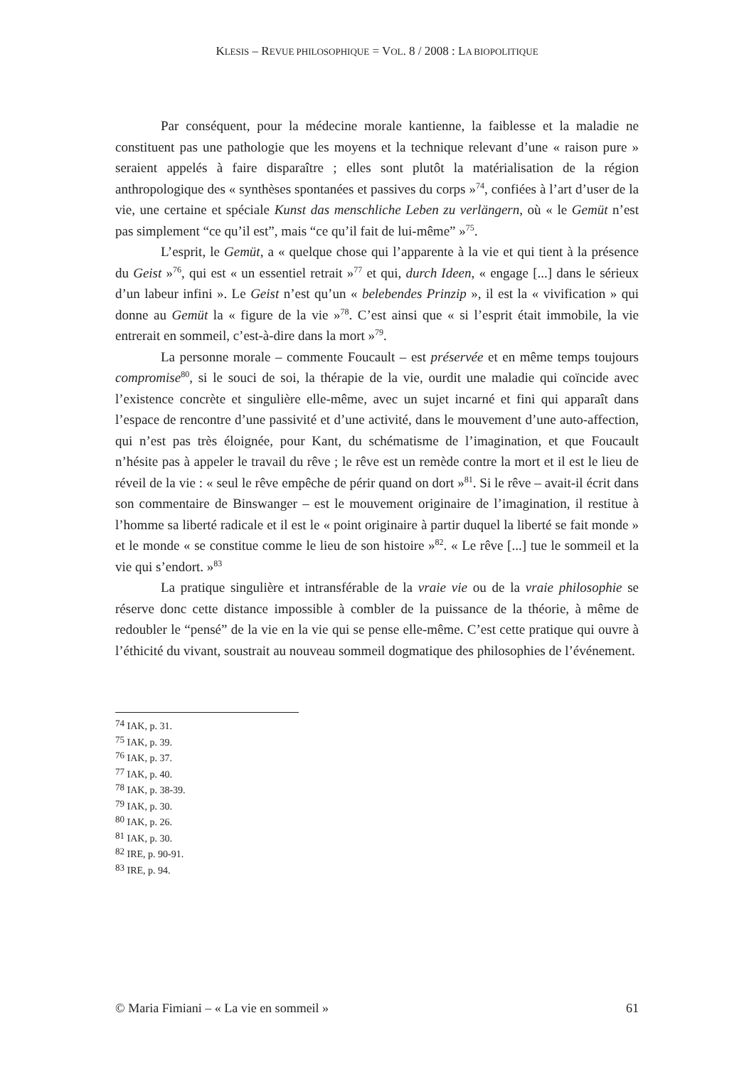KLESIS – REVUE PHILOSOPHIQUE = VOL. 8 / 2008 : LA BIOPOLITIQUE
Par conséquent, pour la médecine morale kantienne, la faiblesse et la maladie ne constituent pas une pathologie que les moyens et la technique relevant d’une « raison pure » seraient appelés à faire disparaître ; elles sont plutôt la matérialisation de la région anthropologique des « synthèses spontanées et passives du corps »<sup>74</sup>, confiées à l’art d’user de la vie, une certaine et spéciale Kunst das menschliche Leben zu verlängern, où « le Gemüt n’est pas simplement “ce qu’il est”, mais “ce qu’il fait de lui-même” »<sup>75</sup>.
L’esprit, le Gemüt, a « quelque chose qui l’apparente à la vie et qui tient à la présence du Geist »<sup>76</sup>, qui est « un essentiel retrait »<sup>77</sup> et qui, durch Ideen, « engage [...] dans le sérieux d’un labeur infini ». Le Geist n’est qu’un « belebendes Prinzip », il est la « vivification » qui donne au Gemüt la « figure de la vie »<sup>78</sup>. C’est ainsi que « si l’esprit était immobile, la vie entrerait en sommeil, c’est-à-dire dans la mort »<sup>79</sup>.
La personne morale – commente Foucault – est préservée et en même temps toujours compromise<sup>80</sup>, si le souci de soi, la thérapie de la vie, ourdit une maladie qui coïncide avec l’existence concrète et singulière elle-même, avec un sujet incarné et fini qui apparaît dans l’espace de rencontre d’une passivité et d’une activité, dans le mouvement d’une auto-affection, qui n’est pas très éloignée, pour Kant, du schématisme de l’imagination, et que Foucault n’hésite pas à appeler le travail du rêve ; le rêve est un remède contre la mort et il est le lieu de réveil de la vie : « seul le rêve empêche de périr quand on dort »<sup>81</sup>. Si le rêve – avait-il écrit dans son commentaire de Binswanger – est le mouvement originaire de l’imagination, il restitue à l’homme sa liberté radicale et il est le « point originaire à partir duquel la liberté se fait monde » et le monde « se constitue comme le lieu de son histoire »<sup>82</sup>. « Le rêve [...] tue le sommeil et la vie qui s’endort. »<sup>83</sup>
La pratique singulière et intransférable de la vraie vie ou de la vraie philosophie se réserve donc cette distance impossible à combler de la puissance de la théorie, à même de redoubler le “pensé” de la vie en la vie qui se pense elle-même. C’est cette pratique qui ouvre à l’éthicité du vivant, soustrait au nouveau sommeil dogmatique des philosophies de l’événement.
<sup>74</sup> IAK, p. 31.
<sup>75</sup> IAK, p. 39.
<sup>76</sup> IAK, p. 37.
<sup>77</sup> IAK, p. 40.
<sup>78</sup> IAK, p. 38-39.
<sup>79</sup> IAK, p. 30.
<sup>80</sup> IAK, p. 26.
<sup>81</sup> IAK, p. 30.
<sup>82</sup> IRE, p. 90-91.
<sup>83</sup> IRE, p. 94.
© Maria Fimiani – « La vie en sommeil » 61